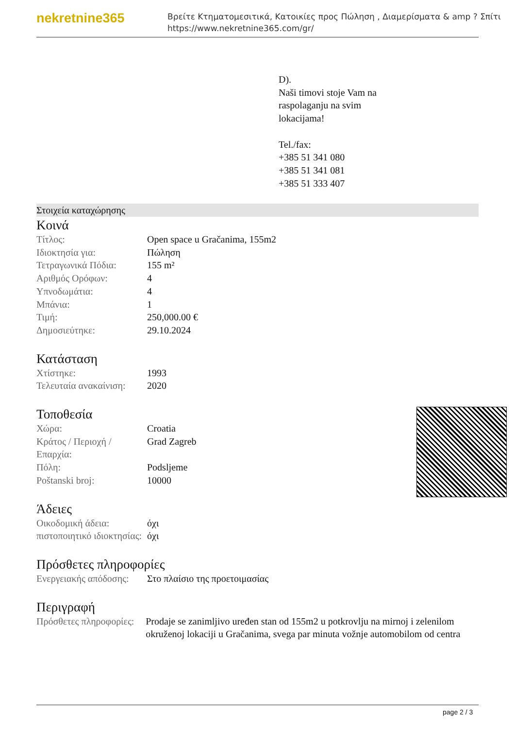nekretnine365
Βρείτε Κτηματομεσιτικά, Κατοικίες προς Πώληση , Διαμερίσματα & amp ? Σπίτι
https://www.nekretnine365.com/gr/
D).
Naši timovi stoje Vam na
raspolaganju na svim
lokacijama!
Tel./fax:
+385 51 341 080
+385 51 341 081
+385 51 333 407
Στοιχεία καταχώρησης
Κοινά
| Τίτλος: | Open space u Gračanima, 155m2 |
| Ιδιοκτησία για: | Πώληση |
| Τετραγωνικά Πόδια: | 155 m² |
| Αριθμός Ορόφων: | 4 |
| Υπνοδωμάτια: | 4 |
| Μπάνια: | 1 |
| Τιμή: | 250,000.00 € |
| Δημοσιεύτηκε: | 29.10.2024 |
Κατάσταση
| Χτίστηκε: | 1993 |
| Τελευταία ανακαίνιση: | 2020 |
Τοποθεσία
| Χώρα: | Croatia |
| Κράτος / Περιοχή / Επαρχία: | Grad Zagreb |
| Πόλη: | Podsljeme |
| Poštanski broj: | 10000 |
Άδειες
| Οικοδομική άδεια: | όχι |
| πιστοποιητικό ιδιοκτησίας: | όχι |
Πρόσθετες πληροφορίες
| Ενεργειακής απόδοσης: | Στο πλαίσιο της προετοιμασίας |
Περιγραφή
| Πρόσθετες πληροφορίες: | Prodaje se zanimljivo uređen stan od 155m2 u potkrovlju na mirnoj i zelenilom okruženoj lokaciji u Gračanima, svega par minuta vožnje automobilom od centra |
page 2 / 3